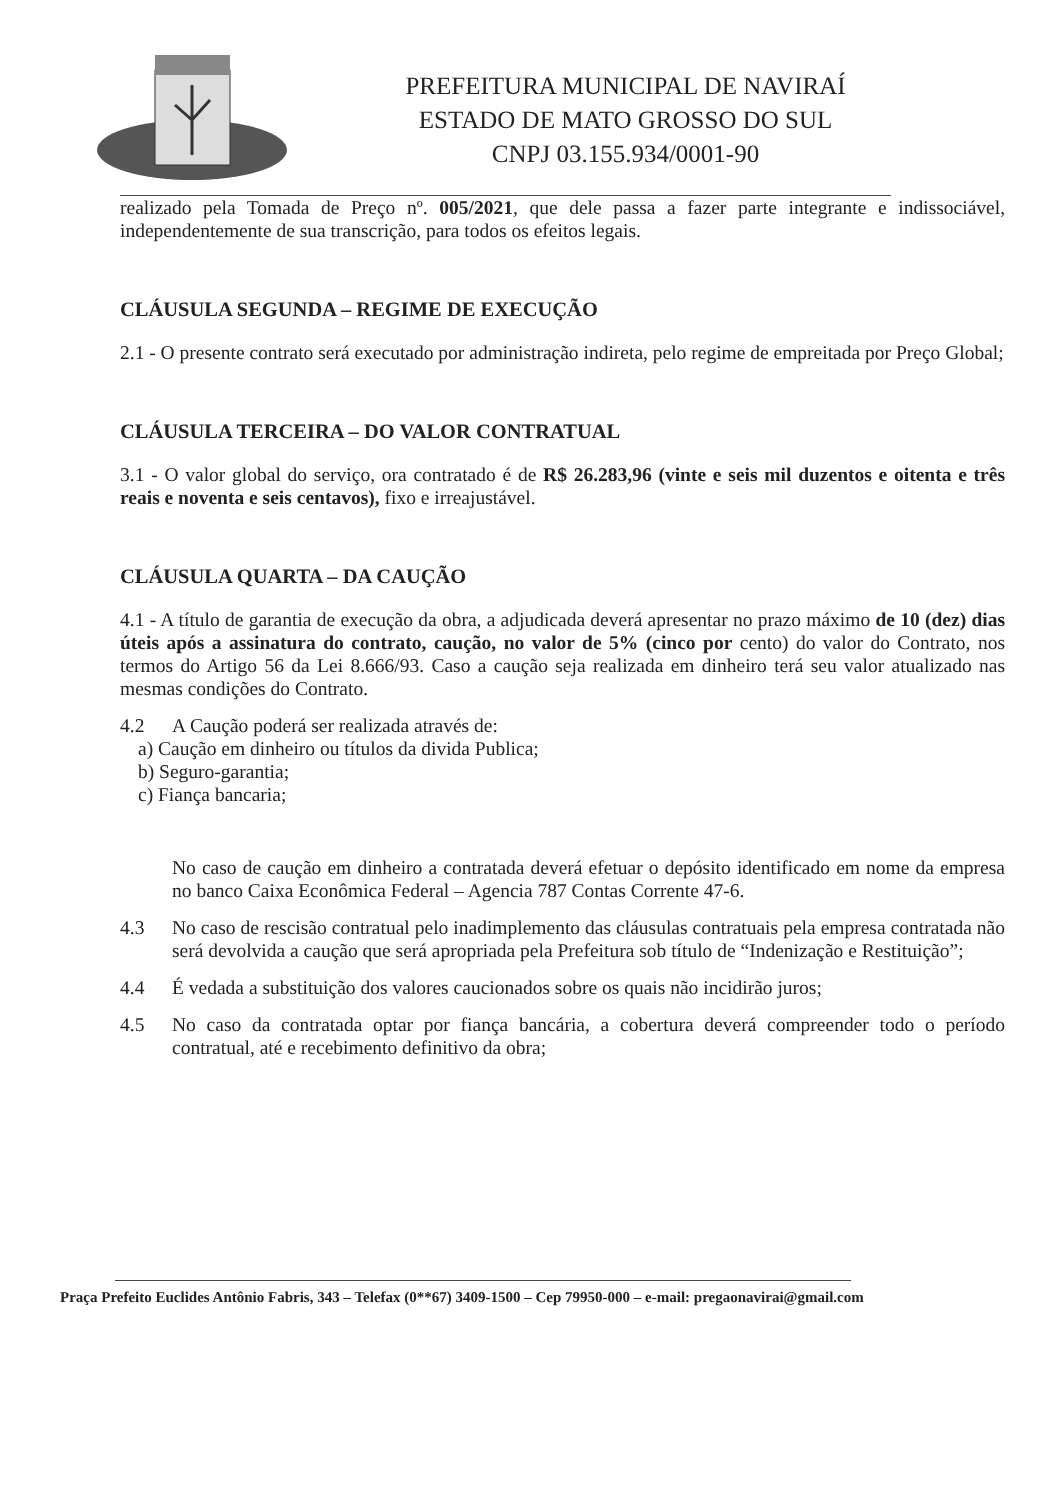PREFEITURA MUNICIPAL DE NAVIRAÍ
ESTADO DE MATO GROSSO DO SUL
CNPJ 03.155.934/0001-90
realizado pela Tomada de Preço nº. 005/2021, que dele passa a fazer parte integrante e indissociável, independentemente de sua transcrição, para todos os efeitos legais.
CLÁUSULA SEGUNDA – REGIME DE EXECUÇÃO
2.1 - O presente contrato será executado por administração indireta, pelo regime de empreitada por Preço Global;
CLÁUSULA TERCEIRA – DO VALOR CONTRATUAL
3.1 - O valor global do serviço, ora contratado é de R$ 26.283,96 (vinte e seis mil duzentos e oitenta e três reais e noventa e seis centavos), fixo e irreajustável.
CLÁUSULA QUARTA – DA CAUÇÃO
4.1 - A título de garantia de execução da obra, a adjudicada deverá apresentar no prazo máximo de 10 (dez) dias úteis após a assinatura do contrato, caução, no valor de 5% (cinco por cento) do valor do Contrato, nos termos do Artigo 56 da Lei 8.666/93. Caso a caução seja realizada em dinheiro terá seu valor atualizado nas mesmas condições do Contrato.
4.2 A Caução poderá ser realizada através de:
a) Caução em dinheiro ou títulos da divida Publica;
b) Seguro-garantia;
c) Fiança bancaria;
No caso de caução em dinheiro a contratada deverá efetuar o depósito identificado em nome da empresa no banco Caixa Econômica Federal – Agencia 787 Contas Corrente 47-6.
4.3 No caso de rescisão contratual pelo inadimplemento das cláusulas contratuais pela empresa contratada não será devolvida a caução que será apropriada pela Prefeitura sob título de “Indenização e Restituição”;
4.4 É vedada a substituição dos valores caucionados sobre os quais não incidirão juros;
4.5 No caso da contratada optar por fiança bancária, a cobertura deverá compreender todo o período contratual, até e recebimento definitivo da obra;
Praça Prefeito Euclides Antônio Fabris, 343 – Telefax (0**67) 3409-1500 – Cep 79950-000 – e-mail: pregaonavirai@gmail.com